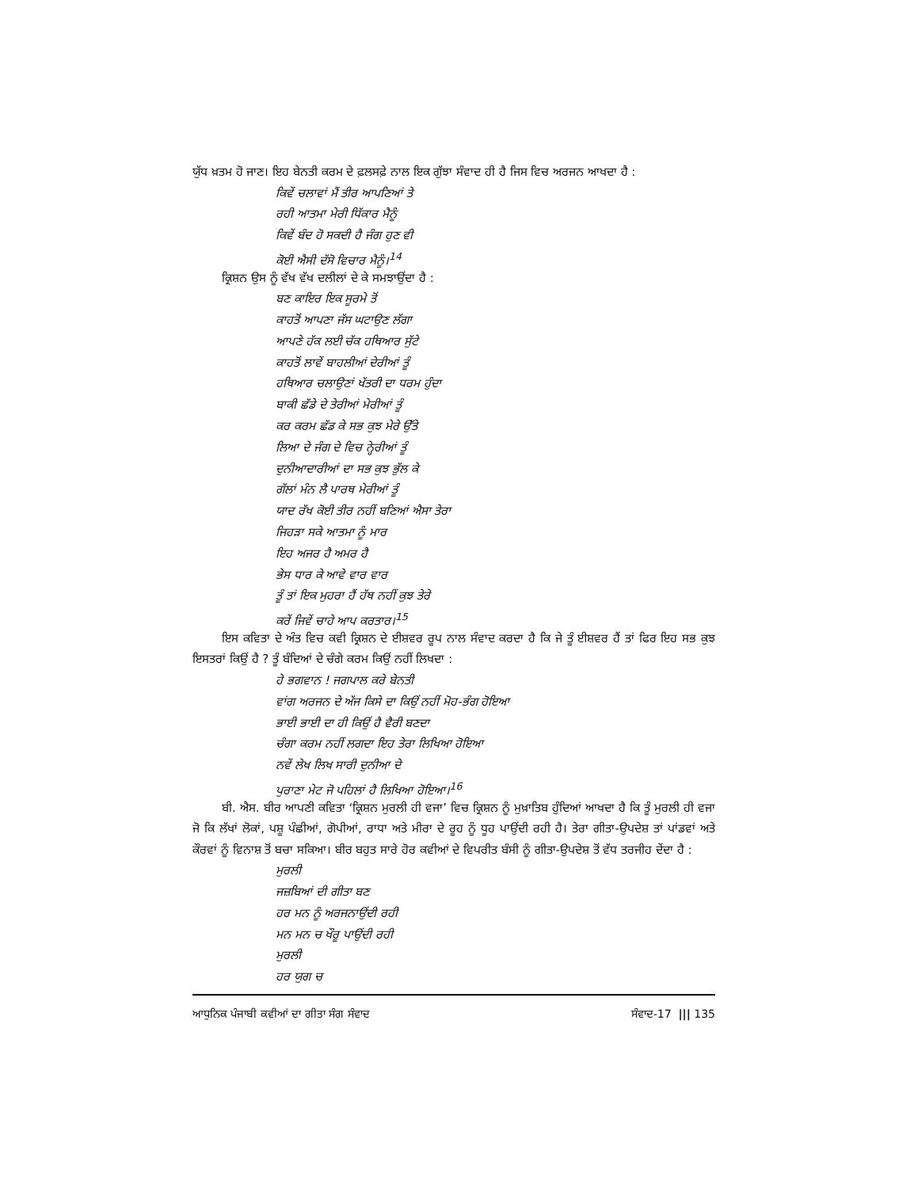ਯੁੱਧ ਖ਼ਤਮ ਹੋ ਜਾਣ। ਇਹ ਬੇਨਤੀ ਕਰਮ ਦੇ ਫ਼ਲਸਫ਼ੇ ਨਾਲ ਇਕ ਗੁੱਝਾ ਸੰਵਾਦ ਹੀ ਹੈ ਜਿਸ ਵਿਚ ਅਰਜਨ ਆਖਦਾ ਹੈ :
ਕਿਵੇਂ ਚਲਾਵਾਂ ਮੈਂ ਤੀਰ ਆਪਣਿਆਂ ਤੇ
ਰਹੀ ਆਤਮਾ ਮੇਰੀ ਧਿੱਕਾਰ ਮੈਨੂੰ
ਕਿਵੇਂ ਬੰਦ ਹੋ ਸਕਦੀ ਹੈ ਜੰਗ ਹੁਣ ਵੀ
ਕੋਈ ਐਸੀ ਦੱਸੋ ਵਿਚਾਰ ਮੈਨੂੰ।<sup>14</sup>
ਕ੍ਰਿਸ਼ਨ ਉਸ ਨੂੰ ਵੱਖ ਵੱਖ ਦਲੀਲਾਂ ਦੇ ਕੇ ਸਮਝਾਉਂਦਾ ਹੈ :
ਬਣ ਕਾਇਰ ਇਕ ਸੂਰਮੇ ਤੋਂ
ਕਾਹਤੋਂ ਆਪਣਾ ਜੱਸ ਘਟਾਉਣ ਲੱਗਾ
ਆਪਣੇ ਹੱਕ ਲਈ ਚੱਕ ਹਥਿਆਰ ਸੁੱਟੇ
ਕਾਹਤੋਂ ਲਾਵੇਂ ਬਾਹਲੀਆਂ ਦੇਰੀਆਂ ਤੂੰ
ਹਥਿਆਰ ਚਲਾਉਣਾਂ ਖੱਤਰੀ ਦਾ ਧਰਮ ਹੁੰਦਾ
ਬਾਕੀ ਛੱਡੇ ਦੇ ਤੇਰੀਆਂ ਮੇਰੀਆਂ ਤੂੰ
ਕਰ ਕਰਮ ਛੱਡ ਕੇ ਸਭ ਕੁਝ ਮੇਰੇ ਉੱਤੇ
ਲਿਆ ਦੇ ਜੰਗ ਦੇ ਵਿਚ ਨ੍ਹੇਰੀਆਂ ਤੂੰ
ਦੁਨੀਆਦਾਰੀਆਂ ਦਾ ਸਭ ਕੁਝ ਭੁੱਲ ਕੇ
ਗੱਲਾਂ ਮੰਨ ਲੈ ਪਾਰਥ ਮੇਰੀਆਂ ਤੂੰ
ਯਾਦ ਰੱਖ ਕੋਈ ਤੀਰ ਨਹੀਂ ਬਣਿਆਂ ਐਸਾ ਤੇਰਾ
ਜਿਹੜਾ ਸਕੇ ਆਤਮਾ ਨੂੰ ਮਾਰ
ਇਹ ਅਜਰ ਹੈ ਅਮਰ ਹੈ
ਭੇਸ ਧਾਰ ਕੇ ਆਵੇ ਵਾਰ ਵਾਰ
ਤੂੰ ਤਾਂ ਇਕ ਮੁਹਰਾ ਹੈਂ ਹੱਥ ਨਹੀਂ ਕੁਝ ਤੇਰੇ
ਕਰੇਂ ਜਿਵੇਂ ਚਾਹੇ ਆਪ ਕਰਤਾਰ।<sup>15</sup>
ਇਸ ਕਵਿਤਾ ਦੇ ਅੰਤ ਵਿਚ ਕਵੀ ਕ੍ਰਿਸ਼ਨ ਦੇ ਈਸ਼ਵਰ ਰੂਪ ਨਾਲ ਸੰਵਾਦ ਕਰਦਾ ਹੈ ਕਿ ਜੇ ਤੂੰ ਈਸ਼ਵਰ ਹੈਂ ਤਾਂ ਫਿਰ ਇਹ ਸਭ ਕੁਝ ਇਸਤਰਾਂ ਕਿਉਂ ਹੈ ? ਤੂੰ ਬੰਦਿਆਂ ਦੇ ਚੰਗੇ ਕਰਮ ਕਿਉਂ ਨਹੀਂ ਲਿਖਦਾ :
ਹੇ ਭਗਵਾਨ ! ਜਗਪਾਲ ਕਰੇ ਬੇਨਤੀ
ਵਾਂਗ ਅਰਜਨ ਦੇ ਅੱਜ ਕਿਸੇ ਦਾ ਕਿਉਂ ਨਹੀਂ ਮੋਹ-ਭੰਗ ਹੋਇਆ
ਭਾਈ ਭਾਈ ਦਾ ਹੀ ਕਿਉਂ ਹੈ ਵੈਰੀ ਬਣਦਾ
ਚੰਗਾ ਕਰਮ ਨਹੀਂ ਲਗਦਾ ਇਹ ਤੇਰਾ ਲਿਖਿਆ ਹੋਇਆ
ਨਵੇਂ ਲੇਖ ਲਿਖ ਸਾਰੀ ਦੁਨੀਆ ਦੇ
ਪੁਰਾਣਾ ਮੇਟ ਜੋ ਪਹਿਲਾਂ ਹੈ ਲਿਖਿਆ ਹੋਇਆ।<sup>16</sup>
ਬੀ. ਐਸ. ਬੀਰ ਆਪਣੀ ਕਵਿਤਾ ‘ਕ੍ਰਿਸ਼ਨ ਮੁਰਲੀ ਹੀ ਵਜਾ’ ਵਿਚ ਕ੍ਰਿਸ਼ਨ ਨੂੰ ਮੁਖ਼ਾਤਿਬ ਹੁੰਦਿਆਂ ਆਖਦਾ ਹੈ ਕਿ ਤੂੰ ਮੁਰਲੀ ਹੀ ਵਜਾ ਜੋ ਕਿ ਲੱਖਾਂ ਲੋਕਾਂ, ਪਸ਼ੂ ਪੰਛੀਆਂ, ਗੋਪੀਆਂ, ਰਾਧਾ ਅਤੇ ਮੀਰਾ ਦੇ ਰੂਹ ਨੂੰ ਧੂਹ ਪਾਉਂਦੀ ਰਹੀ ਹੈ। ਤੇਰਾ ਗੀਤਾ-ਉਪਦੇਸ਼ ਤਾਂ ਪਾਂਡਵਾਂ ਅਤੇ ਕੌਰਵਾਂ ਨੂੰ ਵਿਨਾਸ਼ ਤੋਂ ਬਚਾ ਸਕਿਆ। ਬੀਰ ਬਹੁਤ ਸਾਰੇ ਹੋਰ ਕਵੀਆਂ ਦੇ ਵਿਪਰੀਤ ਬੰਸੀ ਨੂੰ ਗੀਤਾ-ਉਪਦੇਸ਼ ਤੋਂ ਵੱਧ ਤਰਜੀਹ ਦੇਂਦਾ ਹੈ :
ਮੁਰਲੀ
ਜਜ਼ਬਿਆਂ ਦੀ ਗੀਤਾ ਬਣ
ਹਰ ਮਨ ਨੂੰ ਅਰਜਨਾਉਂਦੀ ਰਹੀ
ਮਨ ਮਨ ਚ ਖੌਰੂ ਪਾਉਂਦੀ ਰਹੀ
ਮੁਰਲੀ
ਹਰ ਯੁਗ ਚ
ਆਧੁਨਿਕ ਪੰਜਾਬੀ ਕਵੀਆਂ ਦਾ ਗੀਤਾ ਸੰਗ ਸੰਵਾਦ ਸੰਵਾਦ-17 ||| 135